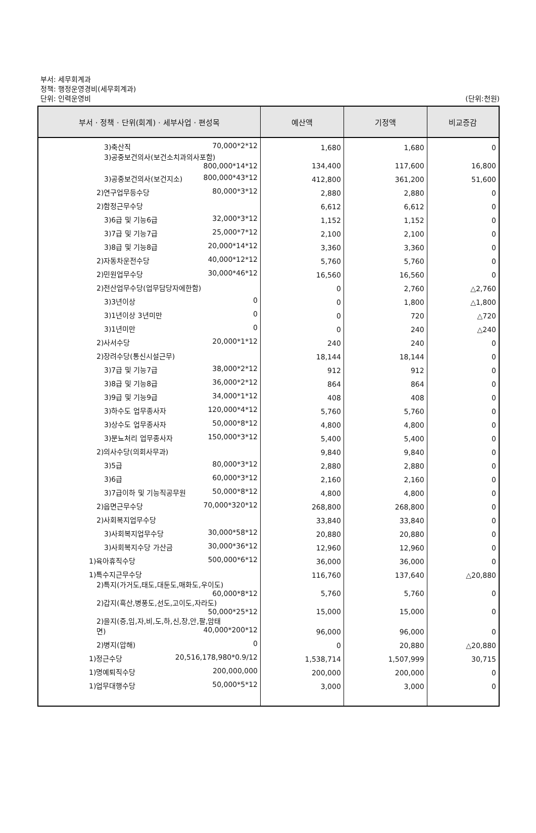부서: 세무회계과
정책: 행정운영경비(세무회계과)
단위: 인력운영비
(단위:천원)
| 부서 · 정책 · 단위(회계) · 세부사업 · 편성목 | 예산액 | 기정액 | 비교증감 |
| --- | --- | --- | --- |
| 3)축산직 70,000*2*12 | 1,680 | 1,680 | 0 |
| 3)공중보건의사(보건소치과의사포함) 800,000*14*12 | 134,400 | 117,600 | 16,800 |
| 3)공중보건의사(보건지소) 800,000*43*12 | 412,800 | 361,200 | 51,600 |
| 2)연구업무등수당 80,000*3*12 | 2,880 | 2,880 | 0 |
| 2)함정근무수당 | 6,612 | 6,612 | 0 |
| 3)6급 및 기능6급 32,000*3*12 | 1,152 | 1,152 | 0 |
| 3)7급 및 기능7급 25,000*7*12 | 2,100 | 2,100 | 0 |
| 3)8급 및 기능8급 20,000*14*12 | 3,360 | 3,360 | 0 |
| 2)자동차운전수당 40,000*12*12 | 5,760 | 5,760 | 0 |
| 2)민원업무수당 30,000*46*12 | 16,560 | 16,560 | 0 |
| 2)전산업무수당(업무담당자에한함) | 0 | 2,760 | △2,760 |
| 3)3년이상 0 | 0 | 1,800 | △1,800 |
| 3)1년이상 3년미만 0 | 0 | 720 | △720 |
| 3)1년미만 0 | 0 | 240 | △240 |
| 2)사서수당 20,000*1*12 | 240 | 240 | 0 |
| 2)장려수당(통신시설근무) | 18,144 | 18,144 | 0 |
| 3)7급 및 기능7급 38,000*2*12 | 912 | 912 | 0 |
| 3)8급 및 기능8급 36,000*2*12 | 864 | 864 | 0 |
| 3)9급 및 기능9급 34,000*1*12 | 408 | 408 | 0 |
| 3)하수도 업무종사자 120,000*4*12 | 5,760 | 5,760 | 0 |
| 3)상수도 업무종사자 50,000*8*12 | 4,800 | 4,800 | 0 |
| 3)분뇨처리 업무종사자 150,000*3*12 | 5,400 | 5,400 | 0 |
| 2)의사수당(의회사무과) | 9,840 | 9,840 | 0 |
| 3)5급 80,000*3*12 | 2,880 | 2,880 | 0 |
| 3)6급 60,000*3*12 | 2,160 | 2,160 | 0 |
| 3)7급이하 및 기능직공무원 50,000*8*12 | 4,800 | 4,800 | 0 |
| 2)읍면근무수당 70,000*320*12 | 268,800 | 268,800 | 0 |
| 2)사회복지업무수당 | 33,840 | 33,840 | 0 |
| 3)사회복지업무수당 30,000*58*12 | 20,880 | 20,880 | 0 |
| 3)사회복지수당 가산금 30,000*36*12 | 12,960 | 12,960 | 0 |
| 1)육아휴직수당 500,000*6*12 | 36,000 | 36,000 | 0 |
| 1)특수지근무수당 | 116,760 | 137,640 | △20,880 |
| 2)특지(가거도,태도,대둔도,매화도,우이도) 60,000*8*12 | 5,760 | 5,760 | 0 |
| 2)갑지(흑산,병풍도,선도,고이도,자라도) 50,000*25*12 | 15,000 | 15,000 | 0 |
| 2)을지(증,임,자,비,도,하,신,장,안,팔,암태 면) 40,000*200*12 | 96,000 | 96,000 | 0 |
| 2)병지(압해) 0 | 0 | 20,880 | △20,880 |
| 1)정근수당 20,516,178,980*0.9/12 | 1,538,714 | 1,507,999 | 30,715 |
| 1)명예퇴직수당 200,000,000 | 200,000 | 200,000 | 0 |
| 1)업무대행수당 50,000*5*12 | 3,000 | 3,000 | 0 |